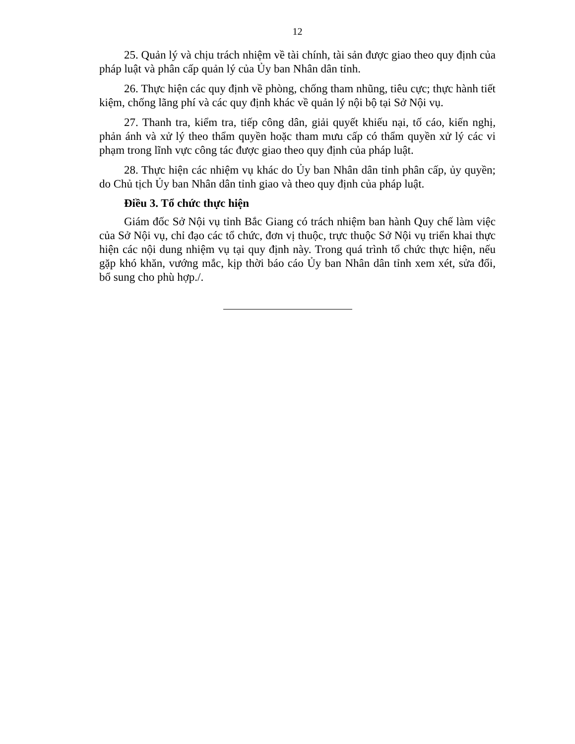12
25. Quản lý và chịu trách nhiệm về tài chính, tài sản được giao theo quy định của pháp luật và phân cấp quản lý của Ủy ban Nhân dân tỉnh.
26. Thực hiện các quy định về phòng, chống tham nhũng, tiêu cực; thực hành tiết kiệm, chống lãng phí và các quy định khác về quản lý nội bộ tại Sở Nội vụ.
27. Thanh tra, kiểm tra, tiếp công dân, giải quyết khiếu nại, tố cáo, kiến nghị, phản ánh và xử lý theo thẩm quyền hoặc tham mưu cấp có thẩm quyền xử lý các vi phạm trong lĩnh vực công tác được giao theo quy định của pháp luật.
28. Thực hiện các nhiệm vụ khác do Ủy ban Nhân dân tỉnh phân cấp, ủy quyền; do Chủ tịch Ủy ban Nhân dân tỉnh giao và theo quy định của pháp luật.
Điều 3. Tổ chức thực hiện
Giám đốc Sở Nội vụ tỉnh Bắc Giang có trách nhiệm ban hành Quy chế làm việc của Sở Nội vụ, chỉ đạo các tổ chức, đơn vị thuộc, trực thuộc Sở Nội vụ triển khai thực hiện các nội dung nhiệm vụ tại quy định này. Trong quá trình tổ chức thực hiện, nếu gặp khó khăn, vướng mắc, kịp thời báo cáo Ủy ban Nhân dân tỉnh xem xét, sửa đổi, bổ sung cho phù hợp./.